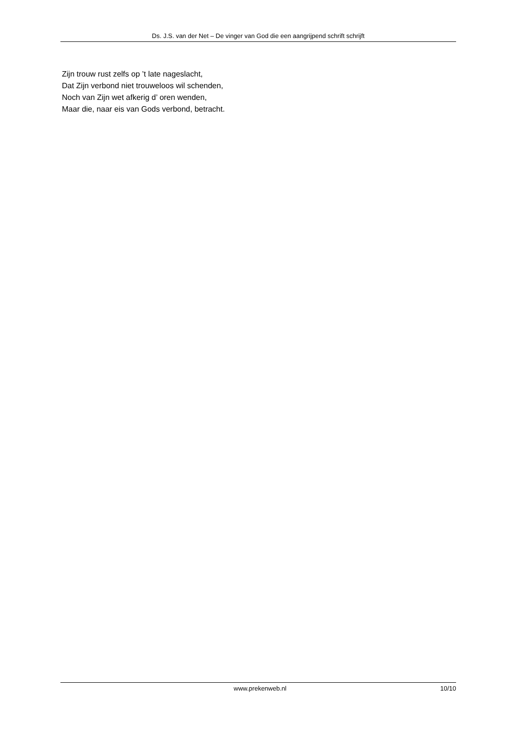Ds. J.S. van der Net – De vinger van God die een aangrijpend schrift schrijft
Zijn trouw rust zelfs op ’t late nageslacht,
Dat Zijn verbond niet trouweloos wil schenden,
Noch van Zijn wet afkerig d’ oren wenden,
Maar die, naar eis van Gods verbond, betracht.
www.prekenweb.nl 10/10